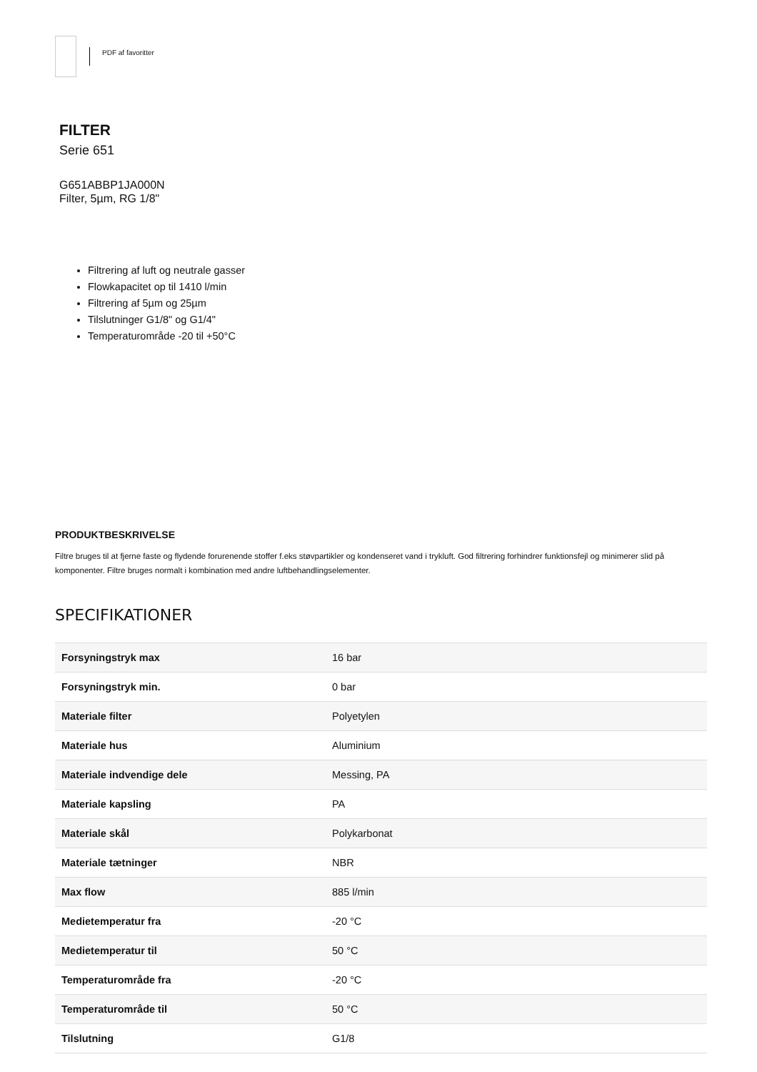PDF af favoritter
FILTER
Serie 651
G651ABBP1JA000N
Filter, 5µm, RG 1/8"
Filtrering af luft og neutrale gasser
Flowkapacitet op til 1410 l/min
Filtrering af 5µm og 25µm
Tilslutninger G1/8" og G1/4"
Temperaturområde -20 til +50°C
PRODUKTBESKRIVELSE
Filtre bruges til at fjerne faste og flydende forurenende stoffer f.eks støvpartikler og kondenseret vand i trykluft. God filtrering forhindrer funktionsfejl og minimerer slid på komponenter. Filtre bruges normalt i kombination med andre luftbehandlingselementer.
SPECIFIKATIONER
| Forsyningstryk max | 16 bar |
| Forsyningstryk min. | 0 bar |
| Materiale filter | Polyetylen |
| Materiale hus | Aluminium |
| Materiale indvendige dele | Messing, PA |
| Materiale kapsling | PA |
| Materiale skål | Polykarbonat |
| Materiale tætninger | NBR |
| Max flow | 885 l/min |
| Medietemperatur fra | -20 °C |
| Medietemperatur til | 50 °C |
| Temperaturområde fra | -20 °C |
| Temperaturområde til | 50 °C |
| Tilslutning | G1/8 |